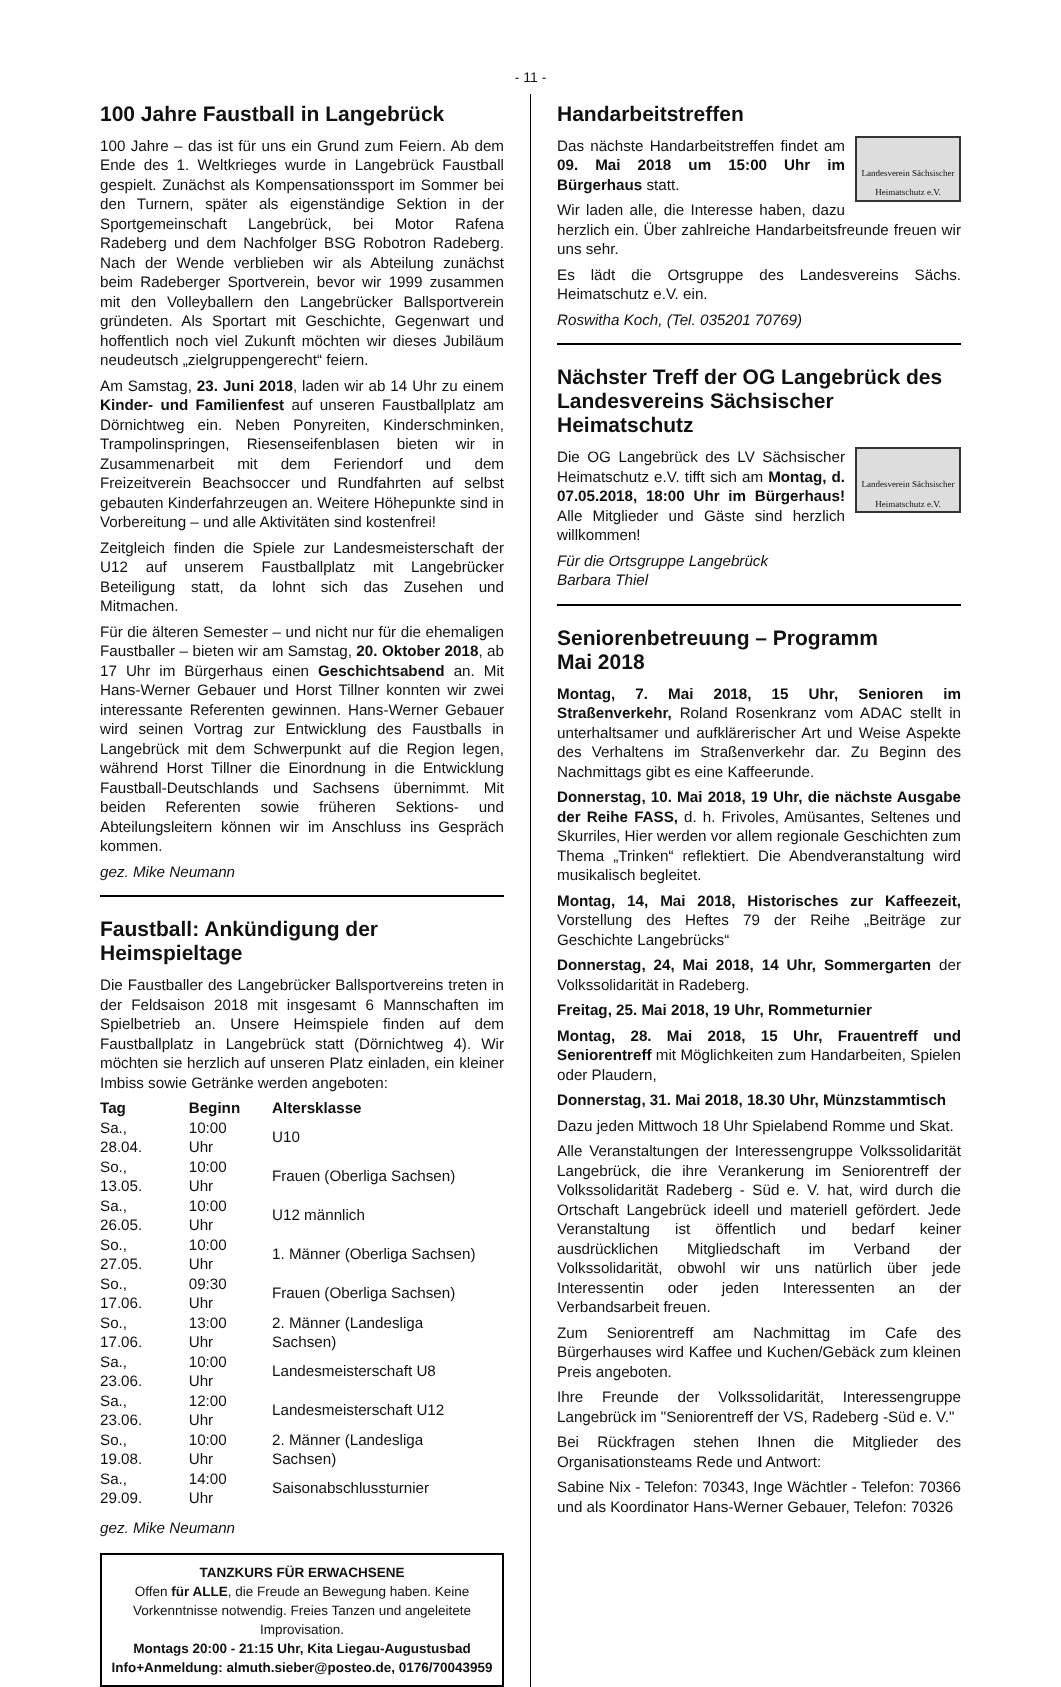- 11 -
100 Jahre Faustball in Langebrück
100 Jahre – das ist für uns ein Grund zum Feiern. Ab dem Ende des 1. Weltkrieges wurde in Langebrück Faustball gespielt. Zunächst als Kompensationssport im Sommer bei den Turnern, später als eigenständige Sektion in der Sportgemeinschaft Langebrück, bei Motor Rafena Radeberg und dem Nachfolger BSG Robotron Radeberg. Nach der Wende verblieben wir als Abteilung zunächst beim Radeberger Sportverein, bevor wir 1999 zusammen mit den Volleyballern den Langebrücker Ballsportverein gründeten. Als Sportart mit Geschichte, Gegenwart und hoffentlich noch viel Zukunft möchten wir dieses Jubiläum neudeutsch „zielgruppengerecht“ feiern.
Am Samstag, 23. Juni 2018, laden wir ab 14 Uhr zu einem Kinder- und Familienfest auf unseren Faustballplatz am Dörnichtweg ein. Neben Ponyreiten, Kinderschminken, Trampolinspringen, Riesenseifenblasen bieten wir in Zusammenarbeit mit dem Feriendorf und dem Freizeitverein Beachsoccer und Rundfahrten auf selbst gebauten Kinderfahrzeugen an. Weitere Höhepunkte sind in Vorbereitung – und alle Aktivitäten sind kostenfrei!
Zeitgleich finden die Spiele zur Landesmeisterschaft der U12 auf unserem Faustballplatz mit Langebrücker Beteiligung statt, da lohnt sich das Zusehen und Mitmachen.
Für die älteren Semester – und nicht nur für die ehemaligen Faustballer – bieten wir am Samstag, 20. Oktober 2018, ab 17 Uhr im Bürgerhaus einen Geschichtsabend an. Mit Hans-Werner Gebauer und Horst Tillner konnten wir zwei interessante Referenten gewinnen. Hans-Werner Gebauer wird seinen Vortrag zur Entwicklung des Faustballs in Langebrück mit dem Schwerpunkt auf die Region legen, während Horst Tillner die Einordnung in die Entwicklung Faustball-Deutschlands und Sachsens übernimmt. Mit beiden Referenten sowie früheren Sektions- und Abteilungsleitern können wir im Anschluss ins Gespräch kommen.
gez. Mike Neumann
Faustball: Ankündigung der Heimspieltage
Die Faustballer des Langebrücker Ballsportvereins treten in der Feldsaison 2018 mit insgesamt 6 Mannschaften im Spielbetrieb an. Unsere Heimspiele finden auf dem Faustballplatz in Langebrück statt (Dörnichtweg 4). Wir möchten sie herzlich auf unseren Platz einladen, ein kleiner Imbiss sowie Getränke werden angeboten:
| Tag | Beginn | Altersklasse |
| --- | --- | --- |
| Sa., 28.04. | 10:00 Uhr | U10 |
| So., 13.05. | 10:00 Uhr | Frauen (Oberliga Sachsen) |
| Sa., 26.05. | 10:00 Uhr | U12 männlich |
| So., 27.05. | 10:00 Uhr | 1. Männer (Oberliga Sachsen) |
| So., 17.06. | 09:30 Uhr | Frauen (Oberliga Sachsen) |
| So., 17.06. | 13:00 Uhr | 2. Männer (Landesliga Sachsen) |
| Sa., 23.06. | 10:00 Uhr | Landesmeisterschaft U8 |
| Sa., 23.06. | 12:00 Uhr | Landesmeisterschaft U12 |
| So., 19.08. | 10:00 Uhr | 2. Männer (Landesliga Sachsen) |
| Sa., 29.09. | 14:00 Uhr | Saisonabschlussturnier |
gez. Mike Neumann
TANZKURS FÜR ERWACHSENE
Offen für ALLE, die Freude an Bewegung haben. Keine Vorkenntnisse notwendig. Freies Tanzen und angeleitete Improvisation.
Montags 20:00 - 21:15 Uhr, Kita Liegau-Augustusbad
Info+Anmeldung: almuth.sieber@posteo.de, 0176/70043959
Handarbeitstreffen
Landesverein Sächsischer Heimatschutz e.V.
Das nächste Handarbeitstreffen findet am 09. Mai 2018 um 15:00 Uhr im Bürgerhaus statt.
Wir laden alle, die Interesse haben, dazu herzlich ein. Über zahlreiche Handarbeitsfreunde freuen wir uns sehr.
Es lädt die Ortsgruppe des Landesvereins Sächs. Heimatschutz e.V. ein.
Roswitha Koch, (Tel. 035201 70769)
Nächster Treff der OG Langebrück des Landesvereins Sächsischer Heimatschutz
Landesverein Sächsischer Heimatschutz e.V.
Die OG Langebrück des LV Sächsischer Heimatschutz e.V. tifft sich am Montag, d. 07.05.2018, 18:00 Uhr im Bürgerhaus! Alle Mitglieder und Gäste sind herzlich willkommen!
Für die Ortsgruppe Langebrück
Barbara Thiel
Seniorenbetreuung – Programm
Mai 2018
Montag, 7. Mai 2018, 15 Uhr, Senioren im Straßenverkehr, Roland Rosenkranz vom ADAC stellt in unterhaltsamer und aufklärerischer Art und Weise Aspekte des Verhaltens im Straßenverkehr dar. Zu Beginn des Nachmittags gibt es eine Kaffeerunde.
Donnerstag, 10. Mai 2018, 19 Uhr, die nächste Ausgabe der Reihe FASS, d. h. Frivoles, Amüsantes, Seltenes und Skurriles, Hier werden vor allem regionale Geschichten zum Thema „Trinken“ reflektiert. Die Abendveranstaltung wird musikalisch begleitet.
Montag, 14, Mai 2018, Historisches zur Kaffeezeit, Vorstellung des Heftes 79 der Reihe „Beiträge zur Geschichte Langebrücks“
Donnerstag, 24, Mai 2018, 14 Uhr, Sommergarten der Volkssolidarität in Radeberg.
Freitag, 25. Mai 2018, 19 Uhr, Rommeturnier
Montag, 28. Mai 2018, 15 Uhr, Frauentreff und Seniorentreff mit Möglichkeiten zum Handarbeiten, Spielen oder Plaudern,
Donnerstag, 31. Mai 2018, 18.30 Uhr, Münzstammtisch
Dazu jeden Mittwoch 18 Uhr Spielabend Romme und Skat.
Alle Veranstaltungen der Interessengruppe Volkssolidarität Langebrück, die ihre Verankerung im Seniorentreff der Volkssolidarität Radeberg - Süd e. V. hat, wird durch die Ortschaft Langebrück ideell und materiell gefördert. Jede Veranstaltung ist öffentlich und bedarf keiner ausdrücklichen Mitgliedschaft im Verband der Volkssolidarität, obwohl wir uns natürlich über jede Interessentin oder jeden Interessenten an der Verbandsarbeit freuen.
Zum Seniorentreff am Nachmittag im Cafe des Bürgerhauses wird Kaffee und Kuchen/Gebäck zum kleinen Preis angeboten.
Ihre Freunde der Volkssolidarität, Interessengruppe Langebrück im "Seniorentreff der VS, Radeberg -Süd e. V."
Bei Rückfragen stehen Ihnen die Mitglieder des Organisationsteams Rede und Antwort:
Sabine Nix - Telefon: 70343, Inge Wächtler - Telefon: 70366 und als Koordinator Hans-Werner Gebauer, Telefon: 70326